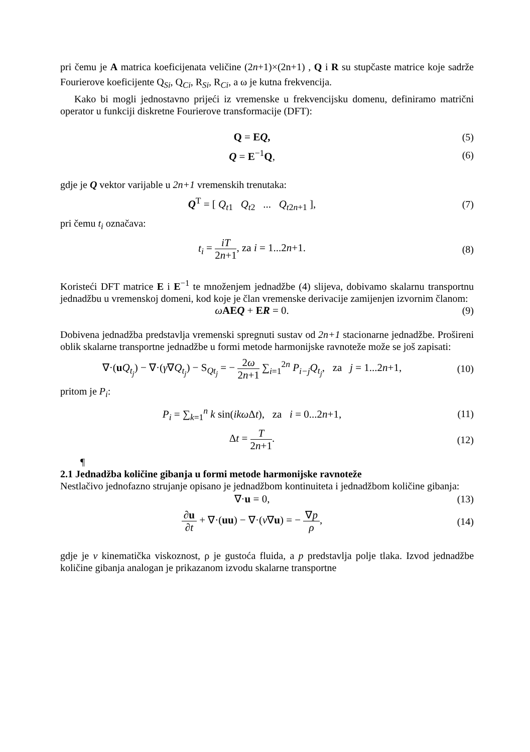pri čemu je A matrica koeficijenata veličine (2n+1)×(2n+1) , Q i R su stupčaste matrice koje sadrže Fourierove koeficijente Q<sub>Si</sub>, Q<sub>Ci</sub>, R<sub>Si</sub>, R<sub>Ci</sub>, a ω je kutna frekvencija.
Kako bi mogli jednostavno prijeći iz vremenske u frekvencijsku domenu, definiramo matrični operator u funkciji diskretne Fourierove transformacije (DFT):
Q = EQ, (5)
Q = E<sup>−1</sup>Q, (6)
gdje je Q vektor varijable u 2n+1 vremenskih trenutaka:
Q<sup>T</sup> = [ Q<sub>t1</sub> Q<sub>t2</sub> ... Q<sub>t2n+1</sub> ],
(7)
pri čemu t<sub>i</sub> označava:
t<sub>i</sub> = iT 2n+1, za i = 1...2n+1. (8)
Koristeći DFT matrice E i E<sup>−1</sup> te množenjem jednadžbe (4) slijeva, dobivamo skalarnu transportnu jednadžbu u vremenskoj domeni, kod koje je član vremenske derivacije zamijenjen izvornim članom:
ωAEQ + ER = 0. (9)
Dobivena jednadžba predstavlja vremenski spregnuti sustav od 2n+1 stacionarne jednadžbe. Prošireni oblik skalarne transportne jednadžbe u formi metode harmonijske ravnoteže može se još zapisati:
∇·(uQ<sub>t<sub>j</sub></sub>) − ∇·(γ∇Q<sub>t<sub>j</sub></sub>) − S<sub>Qt<sub>j</sub></sub> = − 2ω 2n+1 ∑<sub>i=1</sub><sup>2n</sup> P<sub>i−j</sub>Q<sub>t<sub>j</sub></sub>, za j = 1...2n+1,
(10)
pritom je P<sub>i</sub>:
P<sub>i</sub> = ∑<sub>k=1</sub><sup>n</sup> k sin(ikω Δt), za i = 0...2n+1,
(11)
Δt = T 2n+1. (12)
¶
2.1 Jednadžba količine gibanja u formi metode harmonijske ravnoteže
Nestlačivo jednofazno strujanje opisano je jednadžbom kontinuiteta i jednadžbom količine gibanja:
∇·u = 0, (13)
∂u ∂t + ∇·(uu) − ∇·(ν∇u) = − ∇p ρ,
(14)
gdje je ν kinematička viskoznost, ρ je gustoća fluida, a p predstavlja polje tlaka. Izvod jednadžbe količine gibanja analogan je prikazanom izvodu skalarne transportne